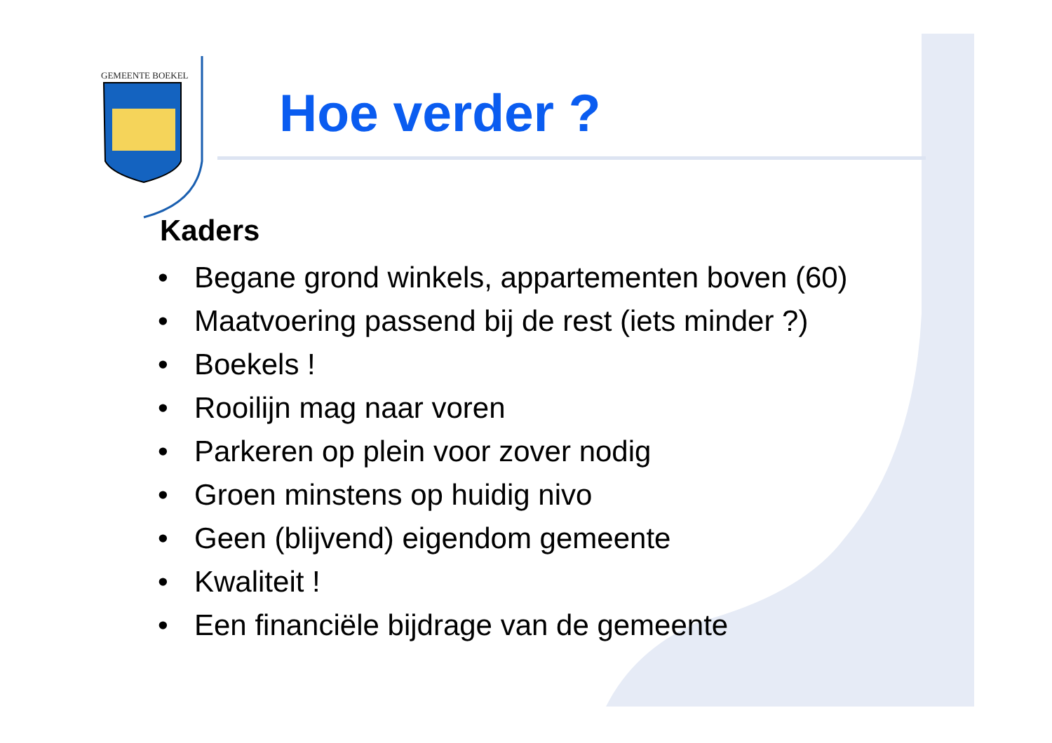GEMEENTE BOEKEL
Hoe verder ?
Kaders
• Begane grond winkels, appartementen boven (60)
• Maatvoering passend bij de rest (iets minder ?)
• Boekels !
• Rooilijn mag naar voren
• Parkeren op plein voor zover nodig
• Groen minstens op huidig nivo
• Geen (blijvend) eigendom gemeente
• Kwaliteit !
• Een financiële bijdrage van de gemeente